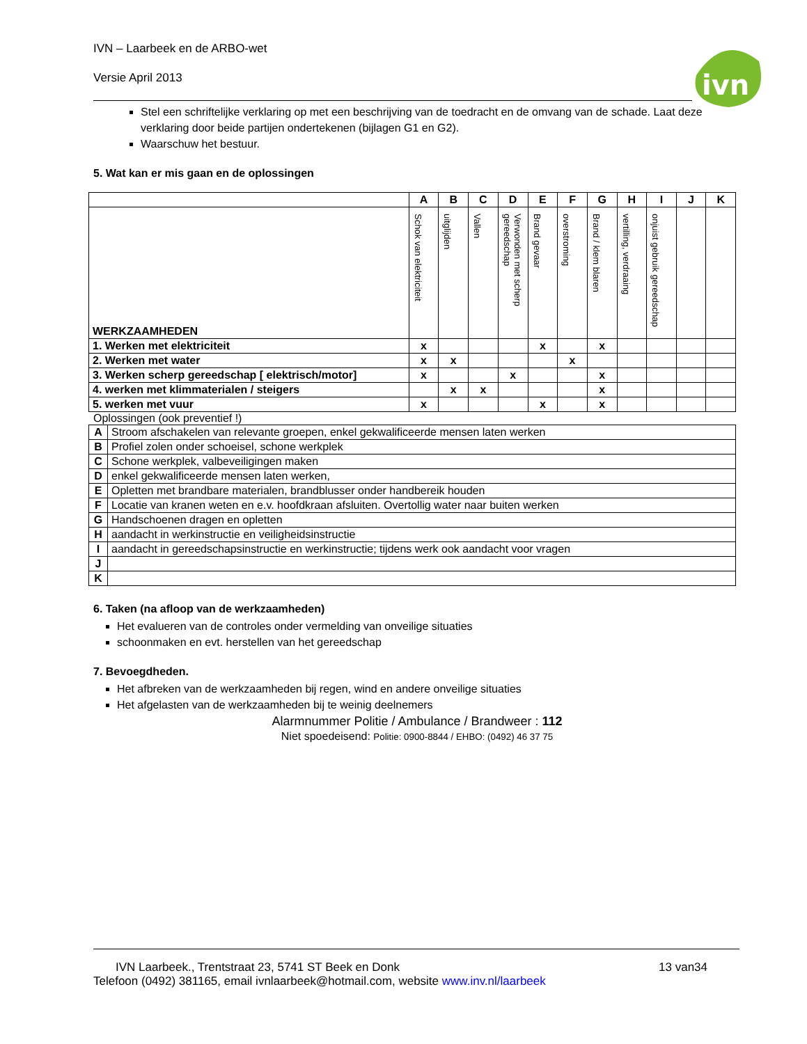IVN – Laarbeek en de ARBO-wet
Versie April 2013
ivn
Stel een schriftelijke verklaring op met een beschrijving van de toedracht en de omvang van de schade. Laat deze verklaring door beide partijen ondertekenen (bijlagen G1 en G2).
Waarschuw het bestuur.
5. Wat kan er mis gaan en de oplossingen
| | A | B | C | D | E | F | G | H | I | J | K |
| WERKZAAMHEDEN | Schok van elektriciteit | uitglijden | Vallen | Verwonden met scherp gereedschap | Brand gevaar | overstroming | Brand / klem blaren | vertilling, verdraaing | onjuist gebruik gereedschap | | |
| 1. Werken met elektriciteit | x | | | | x | | x | | | | |
| 2. Werken met water | x | x | | | | x | | | | | |
| 3. Werken scherp gereedschap [ elektrisch/motor] | x | | | x | | | x | | | | |
| 4. werken met klimmaterialen / steigers | | x | x | | | | x | | | | |
| 5. werken met vuur | x | | | | x | | x | | | | |
Oplossingen (ook preventief !)
| A | Stroom afschakelen van relevante groepen, enkel gekwalificeerde mensen laten werken |
| B | Profiel zolen onder schoeisel, schone werkplek |
| C | Schone werkplek, valbeveiligingen maken |
| D | enkel gekwalificeerde mensen laten werken, |
| E | Opletten met brandbare materialen, brandblusser onder handbereik houden |
| F | Locatie van kranen weten en e.v. hoofdkraan afsluiten. Overtollig water naar buiten werken |
| G | Handschoenen dragen en opletten |
| H | aandacht in werkinstructie en veiligheidsinstructie |
| I | aandacht in gereedschapsinstructie en werkinstructie; tijdens werk ook aandacht voor vragen |
| J | |
| K | |
6. Taken (na afloop van de werkzaamheden)
Het evalueren van de controles onder vermelding van onveilige situaties
schoonmaken en evt. herstellen van het gereedschap
7. Bevoegdheden.
Het afbreken van de werkzaamheden bij regen, wind en andere onveilige situaties
Het afgelasten van de werkzaamheden bij te weinig deelnemers
Alarmnummer Politie / Ambulance / Brandweer : 112
Niet spoedeisend: Politie: 0900-8844 / EHBO: (0492) 46 37 75
IVN Laarbeek., Trentstraat 23, 5741 ST Beek en Donk 13 van34
Telefoon (0492) 381165, email ivnlaarbeek@hotmail.com, website www.inv.nl/laarbeek